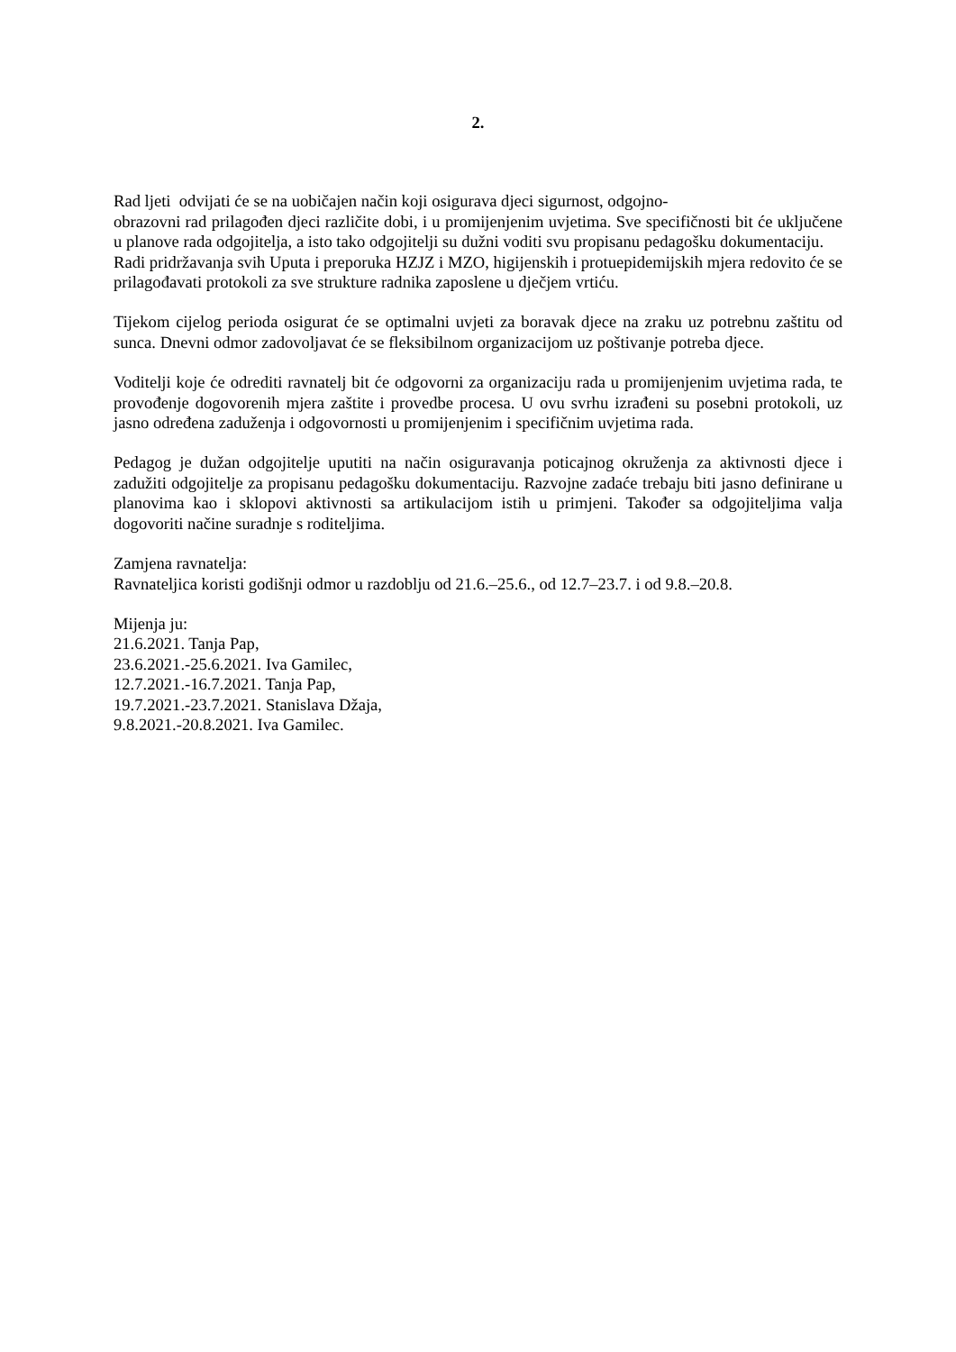2.
Rad ljeti odvijati će se na uobičajen način koji osigurava djeci sigurnost, odgojno-
obrazovni rad prilagođen djeci različite dobi, i u promijenjenim uvjetima. Sve specifičnosti bit će uključene u planove rada odgojitelja, a isto tako odgojitelji su dužni voditi svu propisanu pedagošku dokumentaciju.
Radi pridržavanja svih Uputa i preporuka HZJZ i MZO, higijenskih i protuepidemijskih mjera redovito će se prilagođavati protokoli za sve strukture radnika zaposlene u dječjem vrtiću.
Tijekom cijelog perioda osigurat će se optimalni uvjeti za boravak djece na zraku uz potrebnu zaštitu od sunca. Dnevni odmor zadovoljavat će se fleksibilnom organizacijom uz poštivanje potreba djece.
Voditelji koje će odrediti ravnatelj bit će odgovorni za organizaciju rada u promijenjenim uvjetima rada, te provođenje dogovorenih mjera zaštite i provedbe procesa. U ovu svrhu izrađeni su posebni protokoli, uz jasno određena zaduženja i odgovornosti u promijenjenim i specifičnim uvjetima rada.
Pedagog je dužan odgojitelje uputiti na način osiguravanja poticajnog okruženja za aktivnosti djece i zadužiti odgojitelje za propisanu pedagošku dokumentaciju. Razvojne zadaće trebaju biti jasno definirane u planovima kao i sklopovi aktivnosti sa artikulacijom istih u primjeni. Također sa odgojiteljima valja dogovoriti načine suradnje s roditeljima.
Zamjena ravnatelja:
Ravnateljica koristi godišnji odmor u razdoblju od 21.6.–25.6., od 12.7–23.7. i od 9.8.–20.8.
Mijenja ju:
21.6.2021. Tanja Pap,
23.6.2021.-25.6.2021. Iva Gamilec,
12.7.2021.-16.7.2021. Tanja Pap,
19.7.2021.-23.7.2021. Stanislava Džaja,
9.8.2021.-20.8.2021. Iva Gamilec.